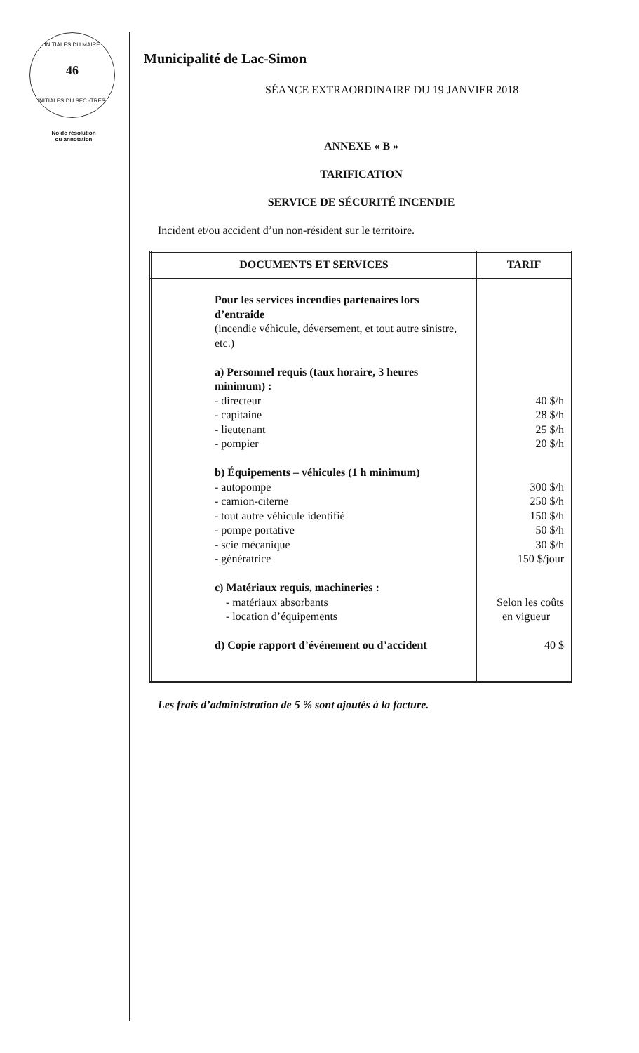INITIALES DU MAIRE
46
INITIALES DU SEC.-TRÉS.
No de résolution
ou annotation
Municipalité de Lac-Simon
SÉANCE EXTRAORDINAIRE DU 19 JANVIER 2018
ANNEXE « B »
TARIFICATION
SERVICE DE SÉCURITÉ INCENDIE
Incident et/ou accident d’un non-résident sur le territoire.
| DOCUMENTS ET SERVICES | TARIF |
| --- | --- |
| Pour les services incendies partenaires lors d’entraide (incendie véhicule, déversement, et tout autre sinistre, etc.) a) Personnel requis (taux horaire, 3 heures minimum) : - directeur - capitaine - lieutenant - pompier b) Équipements – véhicules (1 h minimum) - autopompe - camion-citerne - tout autre véhicule identifié - pompe portative - scie mécanique - génératrice c) Matériaux requis, machineries : - matériaux absorbants - location d’équipements d) Copie rapport d’événement ou d’accident | 40 $/h 28 $/h 25 $/h 20 $/h 300 $/h 250 $/h 150 $/h 50 $/h 30 $/h 150 $/jour Selon les coûts en vigueur 40 $ |
Les frais d’administration de 5 % sont ajoutés à la facture.